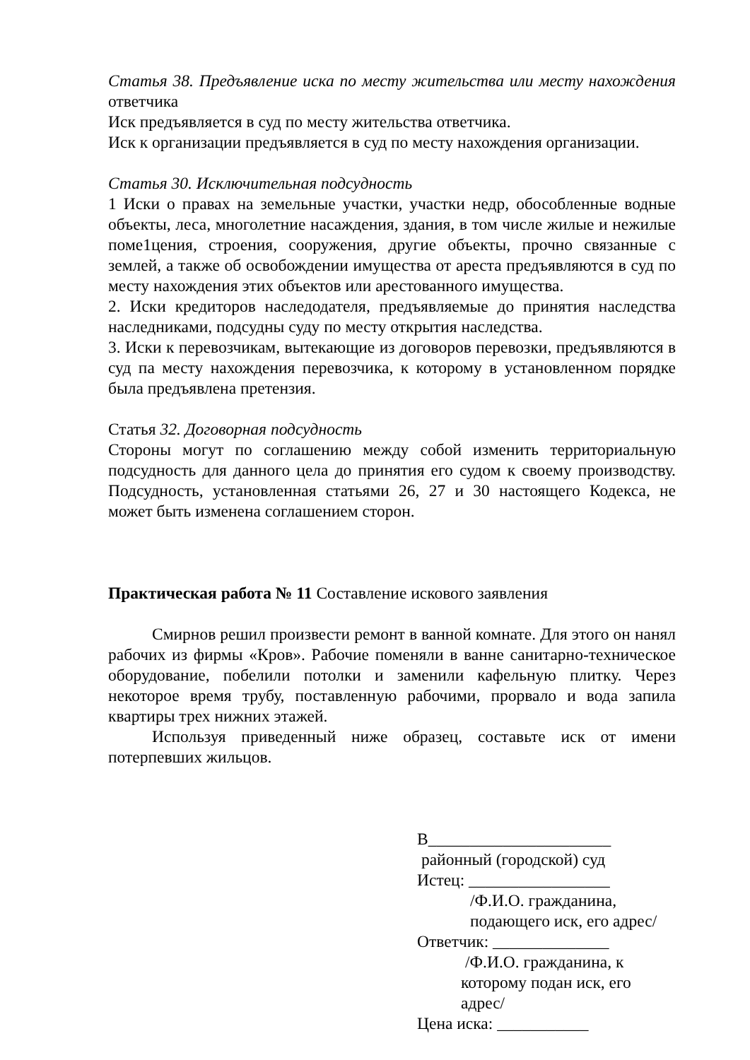Статья 38. Предъявление иска по месту жительства или месту нахождения ответчика
Иск предъявляется в суд по месту жительства ответчика.
Иск к организации предъявляется в суд по месту нахождения организации.
Статья 30. Исключительная подсудность
1 Иски о правах на земельные участки, участки недр, обособленные водные объекты, леса, многолетние насаждения, здания, в том числе жилые и нежилые поме1цения, строения, сооружения, другие объекты, прочно связанные с землей, а также об освобождении имущества от ареста предъявляются в суд по месту нахождения этих объектов или арестованного имущества.
2. Иски кредиторов наследодателя, предъявляемые до принятия наследства наследниками, подсудны суду по месту открытия наследства.
3. Иски к перевозчикам, вытекающие из договоров перевозки, предъявляются в суд па месту нахождения перевозчика, к которому в установленном порядке была предъявлена претензия.
Статья 32. Договорная подсудность
Стороны могут по соглашению между собой изменить территориальную подсудность для данного цела до принятия его судом к своему производству. Подсудность, установленная статьями 26, 27 и 30 настоящего Кодекса, не может быть изменена соглашением сторон.
Практическая работа № 11 Составление искового заявления
Смирнов решил произвести ремонт в ванной комнате. Для этого он нанял рабочих из фирмы «Кров». Рабочие поменяли в ванне санитарно-техническое оборудование, побелили потолки и заменили кафельную плитку. Через некоторое время трубу, поставленную рабочими, прорвало и вода запила квартиры трех нижних этажей.
Используя приведенный ниже образец, составьте иск от имени потерпевших жильцов.
В______________________
районный (городской) суд
Истец: _________________
/Ф.И.О. гражданина,
подающего иск, его адрес/
Ответчик: ______________
/Ф.И.О. гражданина, к
которому подан иск, его адрес/
Цена иска: ___________